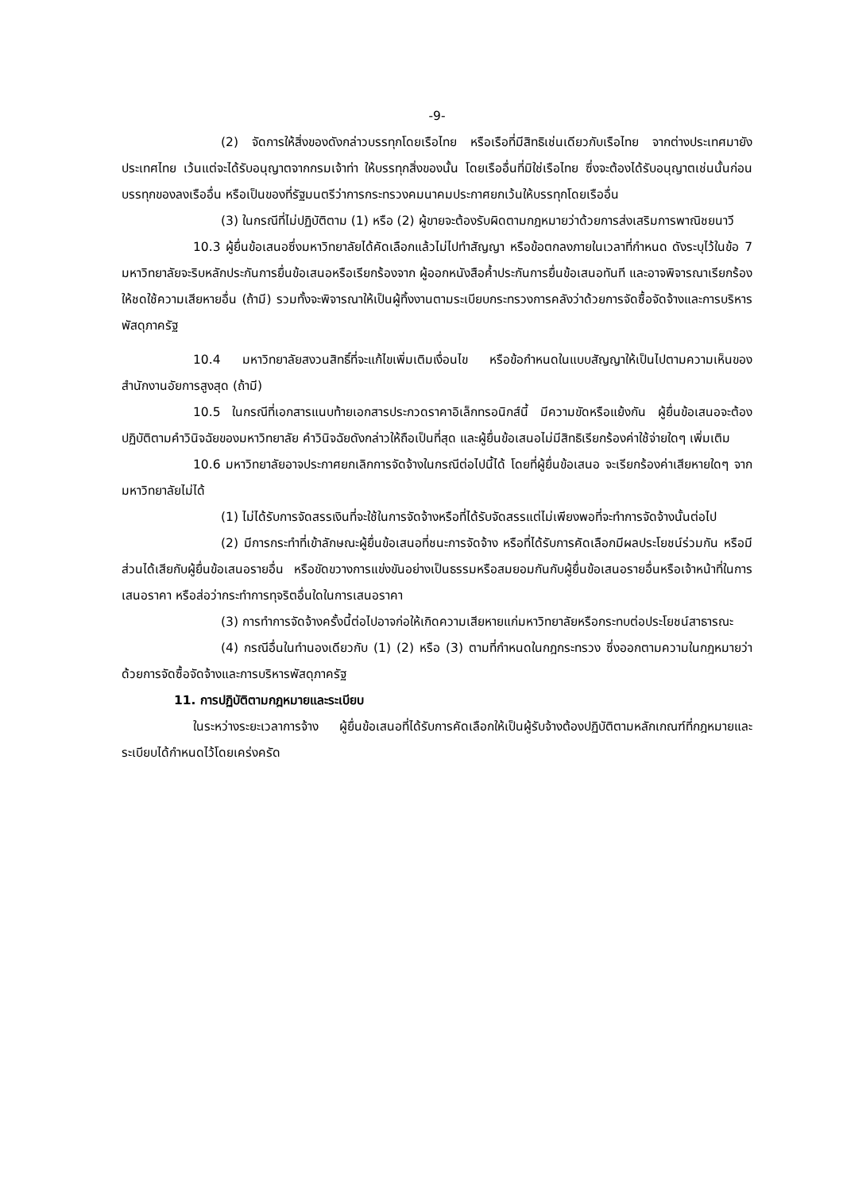-9-
(2) จัดการให้สิ่งของดังกล่าวบรรทุกโดยเรือไทย หรือเรือที่มีสิทธิเช่นเดียวกับเรือไทย จากต่างประเทศมายังประเทศไทย เว้นแต่จะได้รับอนุญาตจากกรมเจ้าท่า ให้บรรทุกสิ่งของนั้น โดยเรืออื่นที่มิใช่เรือไทย ซึ่งจะต้องได้รับอนุญาตเช่นนั้นก่อนบรรทุกของลงเรืออื่น หรือเป็นของที่รัฐมนตรีว่าการกระทรวงคมนาคมประกาศยกเว้นให้บรรทุกโดยเรืออื่น
(3) ในกรณีที่ไม่ปฏิบัติตาม (1) หรือ (2) ผู้ขายจะต้องรับผิดตามกฎหมายว่าด้วยการส่งเสริมการพาณิชยนาวี
10.3 ผู้ยื่นข้อเสนอซึ่งมหาวิทยาลัยได้คัดเลือกแล้วไม่ไปทำสัญญา หรือข้อตกลงภายในเวลาที่กำหนด ดังระบุไว้ในข้อ 7 มหาวิทยาลัยจะริบหลักประกันการยื่นข้อเสนอหรือเรียกร้องจาก ผู้ออกหนังสือค้ำประกันการยื่นข้อเสนอทันที และอาจพิจารณาเรียกร้องให้ชดใช้ความเสียหายอื่น (ถ้ามี) รวมทั้งจะพิจารณาให้เป็นผู้ทิ้งงานตามระเบียบกระทรวงการคลังว่าด้วยการจัดซื้อจัดจ้างและการบริหารพัสดุภาครัฐ
10.4 มหาวิทยาลัยสงวนสิทธิ์ที่จะแก้ไขเพิ่มเติมเงื่อนไข หรือข้อกำหนดในแบบสัญญาให้เป็นไปตามความเห็นของสำนักงานอัยการสูงสุด (ถ้ามี)
10.5 ในกรณีที่เอกสารแนบท้ายเอกสารประกวดราคาอิเล็กทรอนิกส์นี้ มีความขัดหรือแย้งกัน ผู้ยื่นข้อเสนอจะต้องปฏิบัติตามคำวินิจฉัยของมหาวิทยาลัย คำวินิจฉัยดังกล่าวให้ถือเป็นที่สุด และผู้ยื่นข้อเสนอไม่มีสิทธิเรียกร้องค่าใช้จ่ายใดๆ เพิ่มเติม
10.6 มหาวิทยาลัยอาจประกาศยกเลิกการจัดจ้างในกรณีต่อไปนี้ได้ โดยที่ผู้ยื่นข้อเสนอ จะเรียกร้องค่าเสียหายใดๆ จากมหาวิทยาลัยไม่ได้
(1) ไม่ได้รับการจัดสรรเงินที่จะใช้ในการจัดจ้างหรือที่ได้รับจัดสรรแต่ไม่เพียงพอที่จะทำการจัดจ้างนั้นต่อไป
(2) มีการกระทำที่เข้าลักษณะผู้ยื่นข้อเสนอที่ชนะการจัดจ้าง หรือที่ได้รับการคัดเลือกมีผลประโยชน์ร่วมกัน หรือมีส่วนได้เสียกับผู้ยื่นข้อเสนอรายอื่น หรือขัดขวางการแข่งขันอย่างเป็นธรรมหรือสมยอมกันกับผู้ยื่นข้อเสนอรายอื่นหรือเจ้าหน้าที่ในการเสนอราคา หรือส่อว่ากระทำการทุจริตอื่นใดในการเสนอราคา
(3) การทำการจัดจ้างครั้งนี้ต่อไปอาจก่อให้เกิดความเสียหายแก่มหาวิทยาลัยหรือกระทบต่อประโยชน์สาธารณะ
(4) กรณีอื่นในทำนองเดียวกับ (1) (2) หรือ (3) ตามที่กำหนดในกฎกระทรวง ซึ่งออกตามความในกฎหมายว่าด้วยการจัดซื้อจัดจ้างและการบริหารพัสดุภาครัฐ
11. การปฏิบัติตามกฎหมายและระเบียบ
ในระหว่างระยะเวลาการจ้าง ผู้ยื่นข้อเสนอที่ได้รับการคัดเลือกให้เป็นผู้รับจ้างต้องปฏิบัติตามหลักเกณฑ์ที่กฎหมายและระเบียบได้กำหนดไว้โดยเคร่งครัด